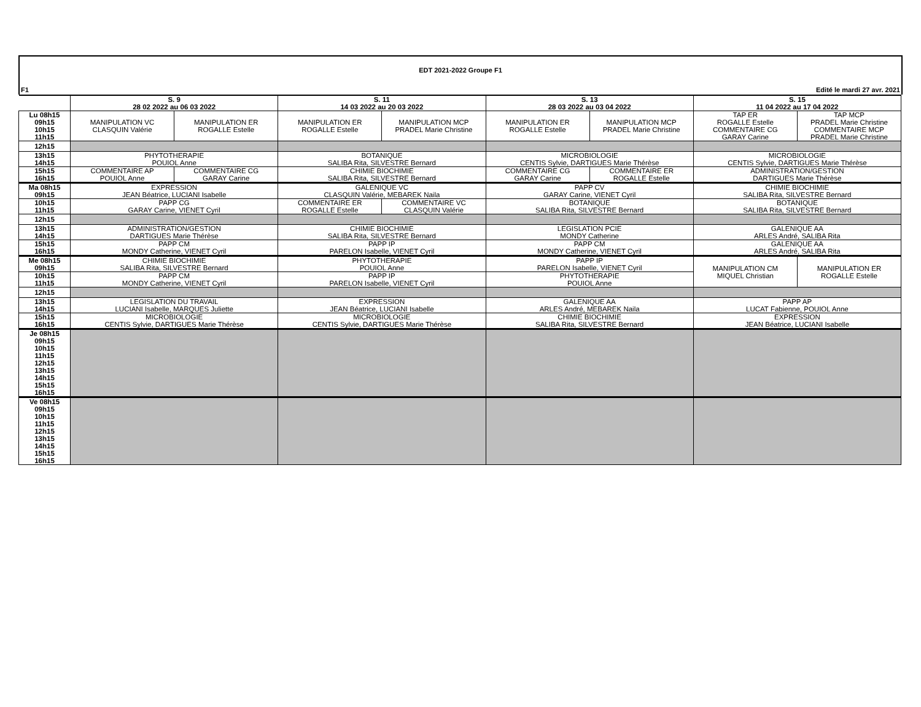EDT 2021-2022 Groupe F1
F1 Edité le mardi 27 avr. 2021
| | S. 9 28 02 2022 au 06 03 2022 | | S. 11 14 03 2022 au 20 03 2022 | | S. 13 28 03 2022 au 03 04 2022 | | S. 15 11 04 2022 au 17 04 2022 | |
| Lu 08h15 09h15 10h15 11h15 | MANIPULATION VC CLASQUIN Valérie | MANIPULATION ER ROGALLE Estelle | MANIPULATION ER ROGALLE Estelle | MANIPULATION MCP PRADEL Marie Christine | MANIPULATION ER ROGALLE Estelle | MANIPULATION MCP PRADEL Marie Christine | TAP ER ROGALLE Estelle COMMENTAIRE CG GARAY Carine | TAP MCP PRADEL Marie Christine COMMENTAIRE MCP PRADEL Marie Christine |
| 12h15 | | | | | | | | |
| 13h15 14h15 | PHYTOTHERAPIE POUIOL Anne | | BOTANIQUE SALIBA Rita, SILVESTRE Bernard | | MICROBIOLOGIE CENTIS Sylvie, DARTIGUES Marie Thérèse | | MICROBIOLOGIE CENTIS Sylvie, DARTIGUES Marie Thérèse | |
| 15h15 16h15 | COMMENTAIRE AP POUIOL Anne | COMMENTAIRE CG GARAY Carine | CHIMIE BIOCHIMIE SALIBA Rita, SILVESTRE Bernard | | COMMENTAIRE CG GARAY Carine | COMMENTAIRE ER ROGALLE Estelle | ADMINISTRATION/GESTION DARTIGUES Marie Thérèse | |
| Ma 08h15 09h15 | EXPRESSION JEAN Béatrice, LUCIANI Isabelle | | GALENIQUE VC CLASQUIN Valérie, MEBAREK Naila | | PAPP CV GARAY Carine, VIENET Cyril | | CHIMIE BIOCHIMIE SALIBA Rita, SILVESTRE Bernard | |
| 10h15 11h15 | PAPP CG GARAY Carine, VIENET Cyril | | COMMENTAIRE ER ROGALLE Estelle | COMMENTAIRE VC CLASQUIN Valérie | BOTANIQUE SALIBA Rita, SILVESTRE Bernard | | BOTANIQUE SALIBA Rita, SILVESTRE Bernard | |
| 12h15 | | | | | | | | |
| 13h15 14h15 | ADMINISTRATION/GESTION DARTIGUES Marie Thérèse | | CHIMIE BIOCHIMIE SALIBA Rita, SILVESTRE Bernard | | LEGISLATION PCIE MONDY Catherine | | GALENIQUE AA ARLES André, SALIBA Rita | |
| 15h15 16h15 | PAPP CM MONDY Catherine, VIENET Cyril | | PAPP IP PARELON Isabelle, VIENET Cyril | | PAPP CM MONDY Catherine, VIENET Cyril | | GALENIQUE AA ARLES André, SALIBA Rita | |
| Me 08h15 09h15 | CHIMIE BIOCHIMIE SALIBA Rita, SILVESTRE Bernard | | PHYTOTHERAPIE POUIOL Anne | | PAPP IP PARELON Isabelle, VIENET Cyril | | MANIPULATION CM MIQUEL Christian | MANIPULATION ER ROGALLE Estelle |
| 10h15 11h15 | PAPP CM MONDY Catherine, VIENET Cyril | | PAPP IP PARELON Isabelle, VIENET Cyril | | PHYTOTHERAPIE POUIOL Anne | | | |
| 12h15 | | | | | | | | |
| 13h15 14h15 | LEGISLATION DU TRAVAIL LUCIANI Isabelle, MARQUES Juliette | | EXPRESSION JEAN Béatrice, LUCIANI Isabelle | | GALENIQUE AA ARLES André, MEBAREK Naila | | PAPP AP LUCAT Fabienne, POUIOL Anne | |
| 15h15 16h15 | MICROBIOLOGIE CENTIS Sylvie, DARTIGUES Marie Thérèse | | MICROBIOLOGIE CENTIS Sylvie, DARTIGUES Marie Thérèse | | CHIMIE BIOCHIMIE SALIBA Rita, SILVESTRE Bernard | | EXPRESSION JEAN Béatrice, LUCIANI Isabelle | |
| Je 08h15 09h15 10h15 11h15 12h15 13h15 14h15 15h15 16h15 | | | | | | | | |
| Ve 08h15 09h15 10h15 11h15 12h15 13h15 14h15 15h15 16h15 | | | | | | | | |